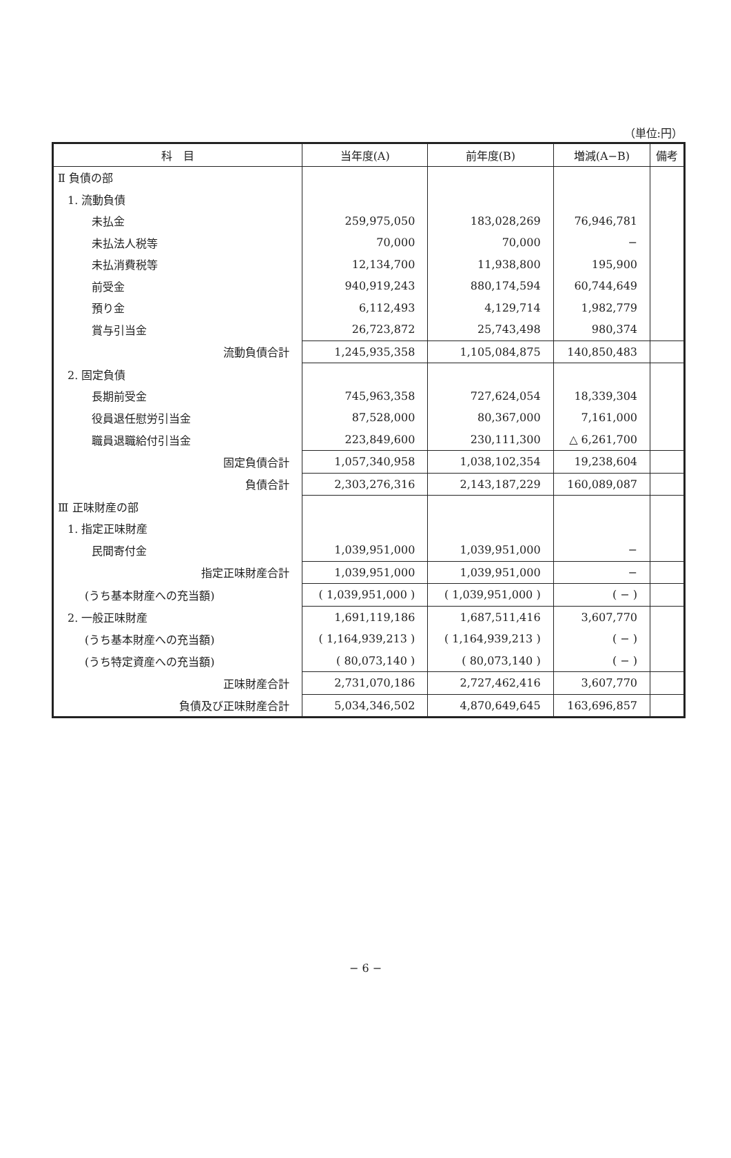（単位:円）
| 科 目 | 当年度(A) | 前年度(B) | 増減(A−B) | 備考 |
| --- | --- | --- | --- | --- |
| Ⅱ 負債の部 | | | | |
| 1. 流動負債 | | | | |
| 未払金 | 259,975,050 | 183,028,269 | 76,946,781 | |
| 未払法人税等 | 70,000 | 70,000 | − | |
| 未払消費税等 | 12,134,700 | 11,938,800 | 195,900 | |
| 前受金 | 940,919,243 | 880,174,594 | 60,744,649 | |
| 預り金 | 6,112,493 | 4,129,714 | 1,982,779 | |
| 賞与引当金 | 26,723,872 | 25,743,498 | 980,374 | |
| 流動負債合計 | 1,245,935,358 | 1,105,084,875 | 140,850,483 | |
| 2. 固定負債 | | | | |
| 長期前受金 | 745,963,358 | 727,624,054 | 18,339,304 | |
| 役員退任慰労引当金 | 87,528,000 | 80,367,000 | 7,161,000 | |
| 職員退職給付引当金 | 223,849,600 | 230,111,300 | △ 6,261,700 | |
| 固定負債合計 | 1,057,340,958 | 1,038,102,354 | 19,238,604 | |
| 負債合計 | 2,303,276,316 | 2,143,187,229 | 160,089,087 | |
| Ⅲ 正味財産の部 | | | | |
| 1. 指定正味財産 | | | | |
| 民間寄付金 | 1,039,951,000 | 1,039,951,000 | − | |
| 指定正味財産合計 | 1,039,951,000 | 1,039,951,000 | − | |
| (うち基本財産への充当額) | ( 1,039,951,000 ) | ( 1,039,951,000 ) | ( − ) | |
| 2. 一般正味財産 | 1,691,119,186 | 1,687,511,416 | 3,607,770 | |
| (うち基本財産への充当額) | ( 1,164,939,213 ) | ( 1,164,939,213 ) | ( − ) | |
| (うち特定資産への充当額) | ( 80,073,140 ) | ( 80,073,140 ) | ( − ) | |
| 正味財産合計 | 2,731,070,186 | 2,727,462,416 | 3,607,770 | |
| 負債及び正味財産合計 | 5,034,346,502 | 4,870,649,645 | 163,696,857 | |
− 6 −